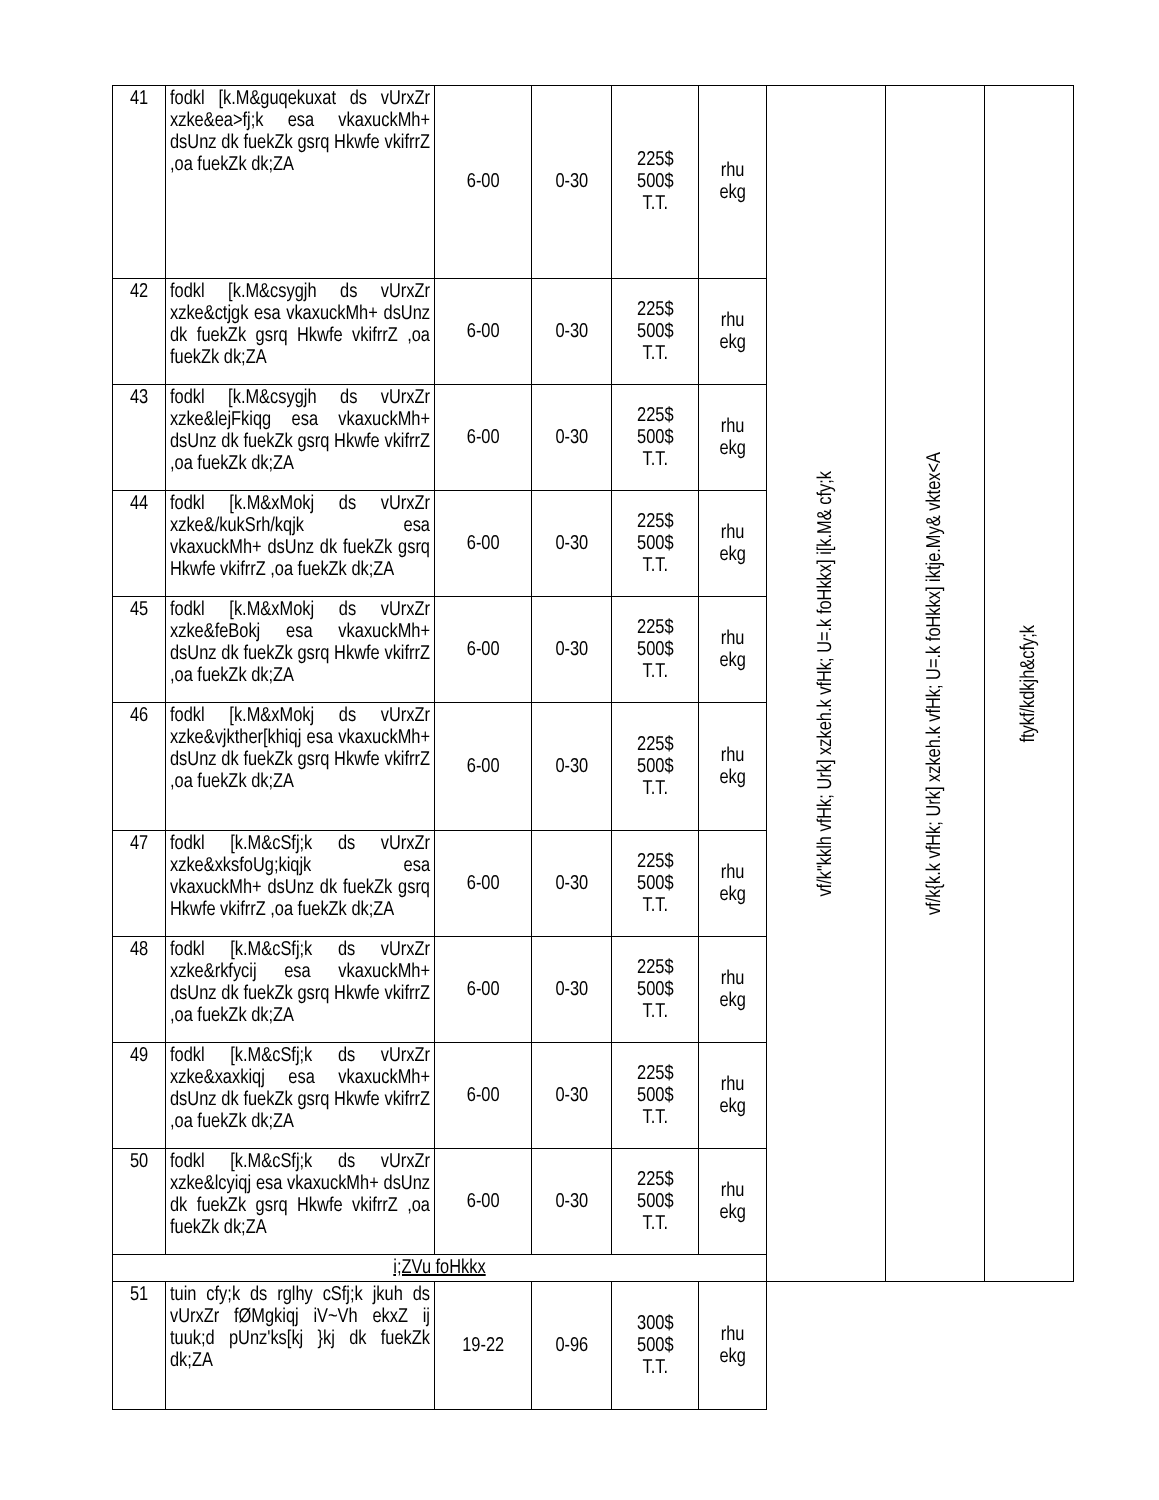| 41 | fodkl [k.M&guqekuxat ds vUrxZr xzke&ea>fj;k esa vkaxuckMh+ dsUnz dk fuekZk gsrq Hkwfe vkifrrZ ,oa fuekZk dk;ZA | 6-00 | 0-30 | 225$ 500$ T.T. | rhu ekg | vf/k"kklh vfHk; Urk] xzkeh.k vfHk; U=.k foHkkx] i[k.M& cfy;k | vf/k{k.k vfHk; Urk] xzkeh.k vfHk; U=.k foHkkx] iktje.My& vktex<A | ftykf/kdkjh&cfy;k |
| 42 | fodkl [k.M&csygjh ds vUrxZr xzke&ctjgk esa vkaxuckMh+ dsUnz dk fuekZk gsrq Hkwfe vkifrrZ ,oa fuekZk dk;ZA | 6-00 | 0-30 | 225$ 500$ T.T. | rhu ekg | | | |
| 43 | fodkl [k.M&csygjh ds vUrxZr xzke&lejFkiqg esa vkaxuckMh+ dsUnz dk fuekZk gsrq Hkwfe vkifrrZ ,oa fuekZk dk;ZA | 6-00 | 0-30 | 225$ 500$ T.T. | rhu ekg | | | |
| 44 | fodkl [k.M&xMokj ds vUrxZr xzke&/kukSrh/kqjk esa vkaxuckMh+ dsUnz dk fuekZk gsrq Hkwfe vkifrrZ ,oa fuekZk dk;ZA | 6-00 | 0-30 | 225$ 500$ T.T. | rhu ekg | | | |
| 45 | fodkl [k.M&xMokj ds vUrxZr xzke&feBokj esa vkaxuckMh+ dsUnz dk fuekZk gsrq Hkwfe vkifrrZ ,oa fuekZk dk;ZA | 6-00 | 0-30 | 225$ 500$ T.T. | rhu ekg | | | |
| 46 | fodkl [k.M&xMokj ds vUrxZr xzke&vjkther[khiqj esa vkaxuckMh+ dsUnz dk fuekZk gsrq Hkwfe vkifrrZ ,oa fuekZk dk;ZA | 6-00 | 0-30 | 225$ 500$ T.T. | rhu ekg | | | |
| 47 | fodkl [k.M&cSfj;k ds vUrxZr xzke&xksfoUg;kiqjk esa vkaxuckMh+ dsUnz dk fuekZk gsrq Hkwfe vkifrrZ ,oa fuekZk dk;ZA | 6-00 | 0-30 | 225$ 500$ T.T. | rhu ekg | | | |
| 48 | fodkl [k.M&cSfj;k ds vUrxZr xzke&rkfycij esa vkaxuckMh+ dsUnz dk fuekZk gsrq Hkwfe vkifrrZ ,oa fuekZk dk;ZA | 6-00 | 0-30 | 225$ 500$ T.T. | rhu ekg | | | |
| 49 | fodkl [k.M&cSfj;k ds vUrxZr xzke&xaxkiqj esa vkaxuckMh+ dsUnz dk fuekZk gsrq Hkwfe vkifrrZ ,oa fuekZk dk;ZA | 6-00 | 0-30 | 225$ 500$ T.T. | rhu ekg | | | |
| 50 | fodkl [k.M&cSfj;k ds vUrxZr xzke&lcyiqj esa vkaxuckMh+ dsUnz dk fuekZk gsrq Hkwfe vkifrrZ ,oa fuekZk dk;ZA | 6-00 | 0-30 | 225$ 500$ T.T. | rhu ekg | | | |
| i;ZVu foHkkx | | | | | | | | |
| 51 | tuin cfy;k ds rglhy cSfj;k jkuh ds vUrxZr fØMgkiqj iV~Vh ekxZ ij tuuk;d pUnz'ks[kj }kj dk fuekZk dk;ZA | 19-22 | 0-96 | 300$ 500$ T.T. | rhu ekg | | | |